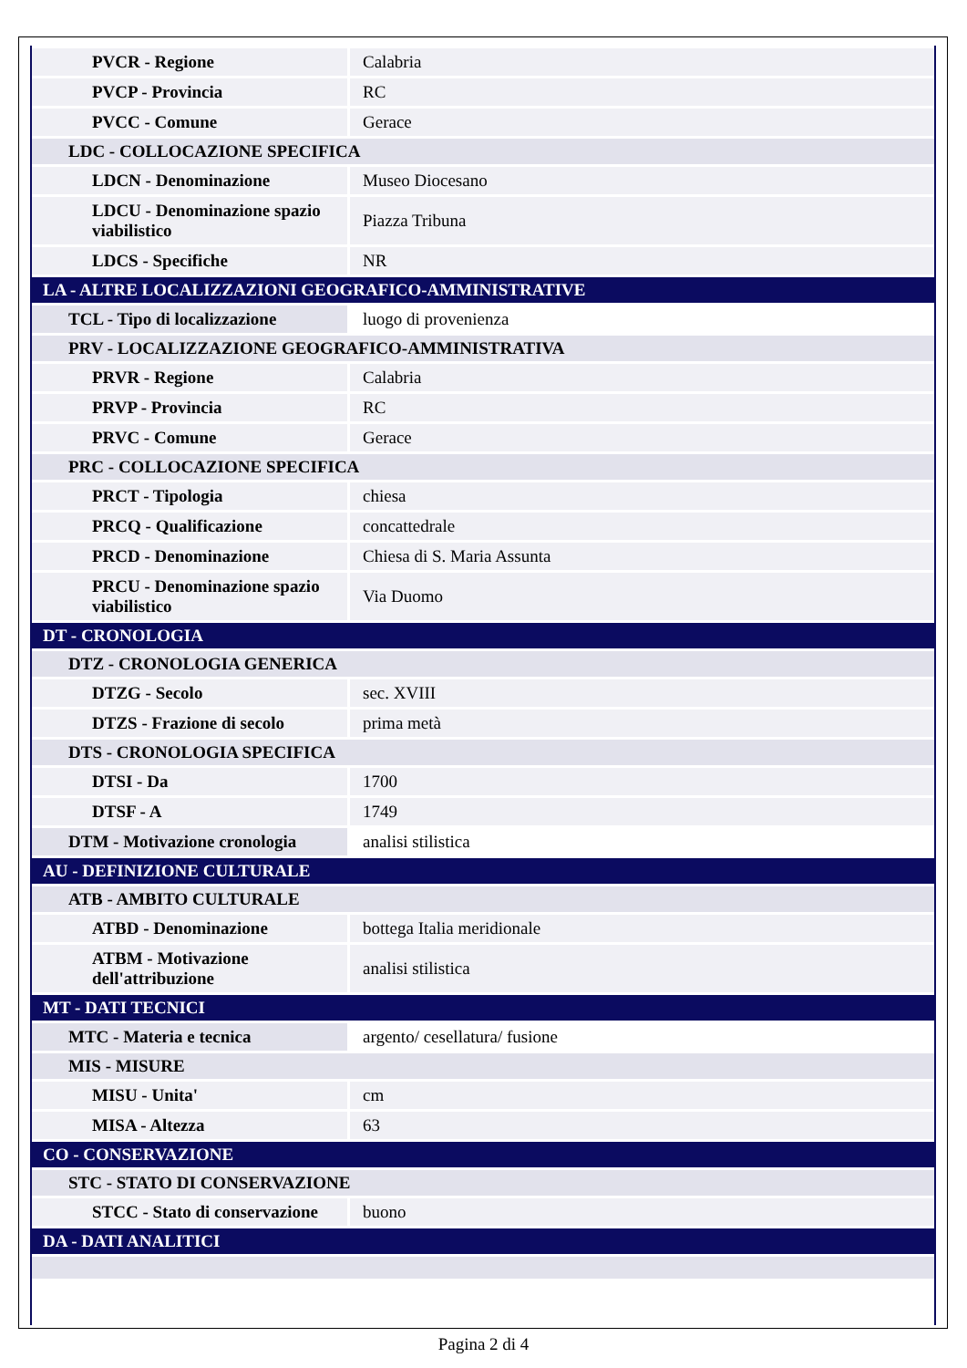| PVCR - Regione | Calabria |
| PVCP - Provincia | RC |
| PVCC - Comune | Gerace |
| LDC - COLLOCAZIONE SPECIFICA | |
| LDCN - Denominazione | Museo Diocesano |
| LDCU - Denominazione spazio viabilistico | Piazza Tribuna |
| LDCS - Specifiche | NR |
| LA - ALTRE LOCALIZZAZIONI GEOGRAFICO-AMMINISTRATIVE | |
| TCL - Tipo di localizzazione | luogo di provenienza |
| PRV - LOCALIZZAZIONE GEOGRAFICO-AMMINISTRATIVA | |
| PRVR - Regione | Calabria |
| PRVP - Provincia | RC |
| PRVC - Comune | Gerace |
| PRC - COLLOCAZIONE SPECIFICA | |
| PRCT - Tipologia | chiesa |
| PRCQ - Qualificazione | concattedrale |
| PRCD - Denominazione | Chiesa di S. Maria Assunta |
| PRCU - Denominazione spazio viabilistico | Via Duomo |
| DT - CRONOLOGIA | |
| DTZ - CRONOLOGIA GENERICA | |
| DTZG - Secolo | sec. XVIII |
| DTZS - Frazione di secolo | prima metà |
| DTS - CRONOLOGIA SPECIFICA | |
| DTSI - Da | 1700 |
| DTSF - A | 1749 |
| DTM - Motivazione cronologia | analisi stilistica |
| AU - DEFINIZIONE CULTURALE | |
| ATB - AMBITO CULTURALE | |
| ATBD - Denominazione | bottega Italia meridionale |
| ATBM - Motivazione dell'attribuzione | analisi stilistica |
| MT - DATI TECNICI | |
| MTC - Materia e tecnica | argento/ cesellatura/ fusione |
| MIS - MISURE | |
| MISU - Unita' | cm |
| MISA - Altezza | 63 |
| CO - CONSERVAZIONE | |
| STC - STATO DI CONSERVAZIONE | |
| STCC - Stato di conservazione | buono |
| DA - DATI ANALITICI | |
Pagina 2 di 4